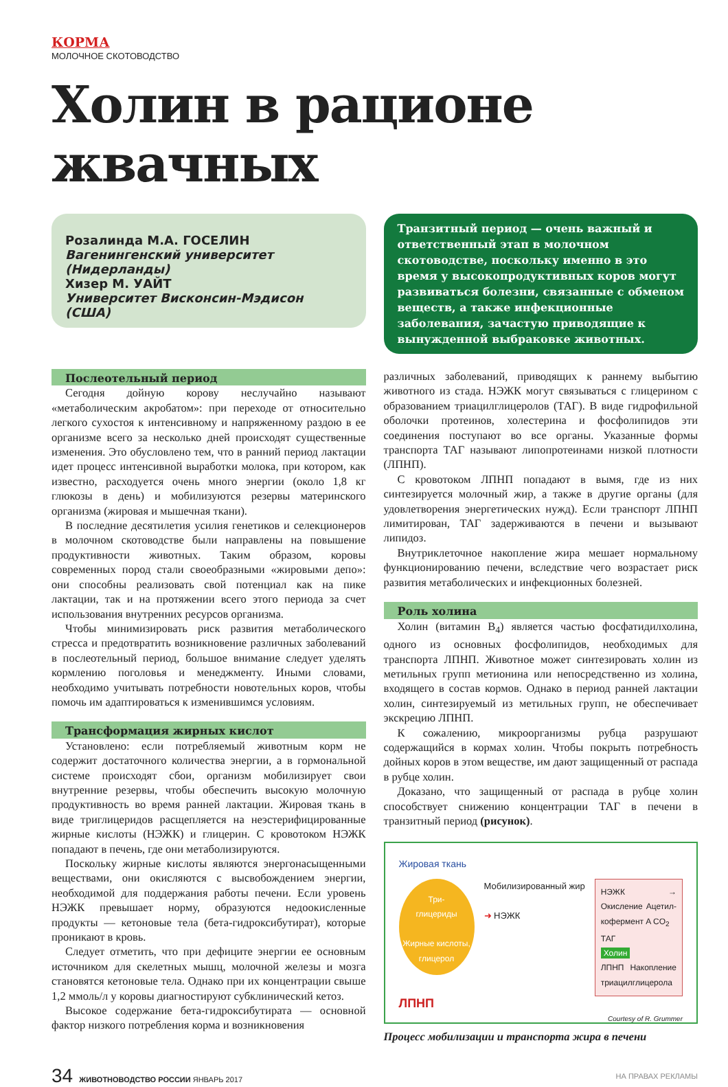КОРМА
МОЛОЧНОЕ СКОТОВОДСТВО
Холин в рационе жвачных
Розалинда М.А. ГОСЕЛИН
Вагенингенский университет (Нидерланды)
Хизер М. УАЙТ
Университет Висконсин-Мэдисон (США)
Транзитный период — очень важный и ответственный этап в молочном скотоводстве, поскольку именно в это время у высокопродуктивных коров могут развиваться болезни, связанные с обменом веществ, а также инфекционные заболевания, зачастую приводящие к вынужденной выбраковке животных.
Послеотельный период
Сегодня дойную корову неслучайно называют «метаболическим акробатом»: при переходе от относительно легкого сухостоя к интенсивному и напряженному раздою в ее организме всего за несколько дней происходят существенные изменения. Это обусловлено тем, что в ранний период лактации идет процесс интенсивной выработки молока, при котором, как известно, расходуется очень много энергии (около 1,8 кг глюкозы в день) и мобилизуются резервы материнского организма (жировая и мышечная ткани).
В последние десятилетия усилия генетиков и селекционеров в молочном скотоводстве были направлены на повышение продуктивности животных. Таким образом, коровы современных пород стали своеобразными «жировыми депо»: они способны реализовать свой потенциал как на пике лактации, так и на протяжении всего этого периода за счет использования внутренних ресурсов организма.
Чтобы минимизировать риск развития метаболического стресса и предотвратить возникновение различных заболеваний в послеотельный период, большое внимание следует уделять кормлению поголовья и менеджменту. Иными словами, необходимо учитывать потребности новотельных коров, чтобы помочь им адаптироваться к изменившимся условиям.
Трансформация жирных кислот
Установлено: если потребляемый животным корм не содержит достаточного количества энергии, а в гормональной системе происходят сбои, организм мобилизирует свои внутренние резервы, чтобы обеспечить высокую молочную продуктивность во время ранней лактации. Жировая ткань в виде триглицеридов расщепляется на неэстерифицированные жирные кислоты (НЭЖК) и глицерин. С кровотоком НЭЖК попадают в печень, где они метаболизируются.
Поскольку жирные кислоты являются энергонасыщенными веществами, они окисляются с высвобождением энергии, необходимой для поддержания работы печени. Если уровень НЭЖК превышает норму, образуются недоокисленные продукты — кетоновые тела (бета-гидроксибутират), которые проникают в кровь.
Следует отметить, что при дефиците энергии ее основным источником для скелетных мышц, молочной железы и мозга становятся кетоновые тела. Однако при их концентрации свыше 1,2 ммоль/л у коровы диагностируют субклинический кетоз.
Высокое содержание бета-гидроксибутирата — основной фактор низкого потребления корма и возникновения
различных заболеваний, приводящих к раннему выбытию животного из стада. НЭЖК могут связываться с глицерином с образованием триацилглицеролов (ТАГ). В виде гидрофильной оболочки протеинов, холестерина и фосфолипидов эти соединения поступают во все органы. Указанные формы транспорта ТАГ называют липопротеинами низкой плотности (ЛПНП).
С кровотоком ЛПНП попадают в вымя, где из них синтезируется молочный жир, а также в другие органы (для удовлетворения энергетических нужд). Если транспорт ЛПНП лимитирован, ТАГ задерживаются в печени и вызывают липидоз.
Внутриклеточное накопление жира мешает нормальному функционированию печени, вследствие чего возрастает риск развития метаболических и инфекционных болезней.
Роль холина
Холин (витамин B<sub>4</sub>) является частью фосфатидилхолина, одного из основных фосфолипидов, необходимых для транспорта ЛПНП. Животное может синтезировать холин из метильных групп метионина или непосредственно из холина, входящего в состав кормов. Однако в период ранней лактации холин, синтезируемый из метильных групп, не обеспечивает экскрецию ЛПНП.
К сожалению, микроорганизмы рубца разрушают содержащийся в кормах холин. Чтобы покрыть потребность дойных коров в этом веществе, им дают защищенный от распада в рубце холин.
Доказано, что защищенный от распада в рубце холин способствует снижению концентрации ТАГ в печени в транзитный период (рисунок).
Жировая ткань
Три-
глицериды
Жирные кислоты, глицерол
Мобилизированный жир
➜ НЭЖК
НЭЖК → Окисление Ацетил-кофермент A CO<sub>2</sub>
ТАГ
Холин
ЛПНП Накопление триацилглицерола
ЛПНП
Courtesy of R. Grummer
Процесс мобилизации и транспорта жира в печени
34 ЖИВОТНОВОДСТВО РОССИИ ЯНВАРЬ 2017
НА ПРАВАХ РЕКЛАМЫ